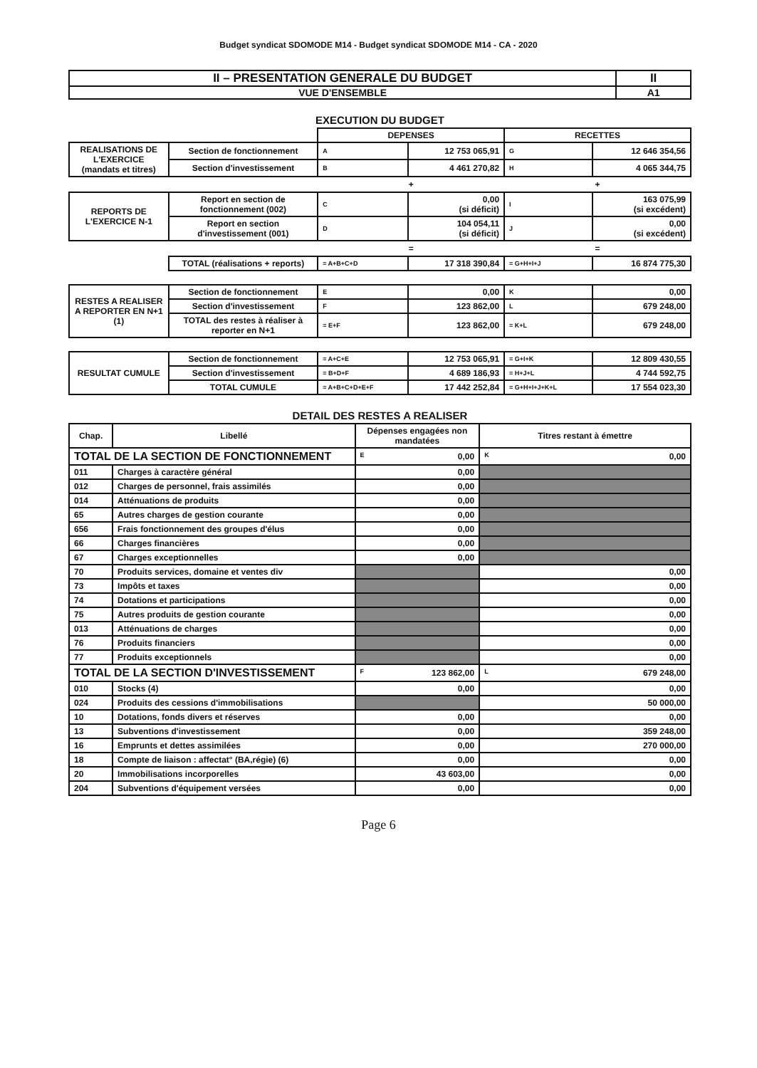Budget syndicat SDOMODE M14 - Budget syndicat SDOMODE M14 - CA - 2020
| II – PRESENTATION GENERALE DU BUDGET | II |
| VUE D'ENSEMBLE | A1 |
EXECUTION DU BUDGET
| | | DEPENSES | | RECETTES | |
| REALISATIONS DE L'EXERCICE (mandats et titres) | Section de fonctionnement | A | 12 753 065,91 | G | 12 646 354,56 |
| | Section d'investissement | B | 4 461 270,82 | H | 4 065 344,75 |
| | | + | | + | |
| REPORTS DE L'EXERCICE N-1 | Report en section de fonctionnement (002) | C | 0,00 (si déficit) | I | 163 075,99 (si excédent) |
| | Report en section d'investissement (001) | D | 104 054,11 (si déficit) | J | 0,00 (si excédent) |
| | | = | | = | |
| | TOTAL (réalisations + reports) | = A+B+C+D | 17 318 390,84 | = G+H+I+J | 16 874 775,30 |
| RESTES A REALISER A REPORTER EN N+1 (1) | Section de fonctionnement | E | 0,00 | K | 0,00 |
| | Section d'investissement | F | 123 862,00 | L | 679 248,00 |
| | TOTAL des restes à réaliser à reporter en N+1 | = E+F | 123 862,00 | = K+L | 679 248,00 |
| RESULTAT CUMULE | Section de fonctionnement | = A+C+E | 12 753 065,91 | = G+I+K | 12 809 430,55 |
| | Section d'investissement | = B+D+F | 4 689 186,93 | = H+J+L | 4 744 592,75 |
| | TOTAL CUMULE | = A+B+C+D+E+F | 17 442 252,84 | = G+H+I+J+K+L | 17 554 023,30 |
DETAIL DES RESTES A REALISER
| Chap. | Libellé | Dépenses engagées non mandatées | Titres restant à émettre |
| --- | --- | --- | --- |
| TOTAL DE LA SECTION DE FONCTIONNEMENT | | E 0,00 | K 0,00 |
| 011 | Charges à caractère général | 0,00 | |
| 012 | Charges de personnel, frais assimilés | 0,00 | |
| 014 | Atténuations de produits | 0,00 | |
| 65 | Autres charges de gestion courante | 0,00 | |
| 656 | Frais fonctionnement des groupes d'élus | 0,00 | |
| 66 | Charges financières | 0,00 | |
| 67 | Charges exceptionnelles | 0,00 | |
| 70 | Produits services, domaine et ventes div | | 0,00 |
| 73 | Impôts et taxes | | 0,00 |
| 74 | Dotations et participations | | 0,00 |
| 75 | Autres produits de gestion courante | | 0,00 |
| 013 | Atténuations de charges | | 0,00 |
| 76 | Produits financiers | | 0,00 |
| 77 | Produits exceptionnels | | 0,00 |
| TOTAL DE LA SECTION D'INVESTISSEMENT | | F 123 862,00 | L 679 248,00 |
| 010 | Stocks (4) | 0,00 | 0,00 |
| 024 | Produits des cessions d'immobilisations | | 50 000,00 |
| 10 | Dotations, fonds divers et réserves | 0,00 | 0,00 |
| 13 | Subventions d'investissement | 0,00 | 359 248,00 |
| 16 | Emprunts et dettes assimilées | 0,00 | 270 000,00 |
| 18 | Compte de liaison : affectat° (BA,régie) (6) | 0,00 | 0,00 |
| 20 | Immobilisations incorporelles | 43 603,00 | 0,00 |
| 204 | Subventions d'équipement versées | 0,00 | 0,00 |
Page 6